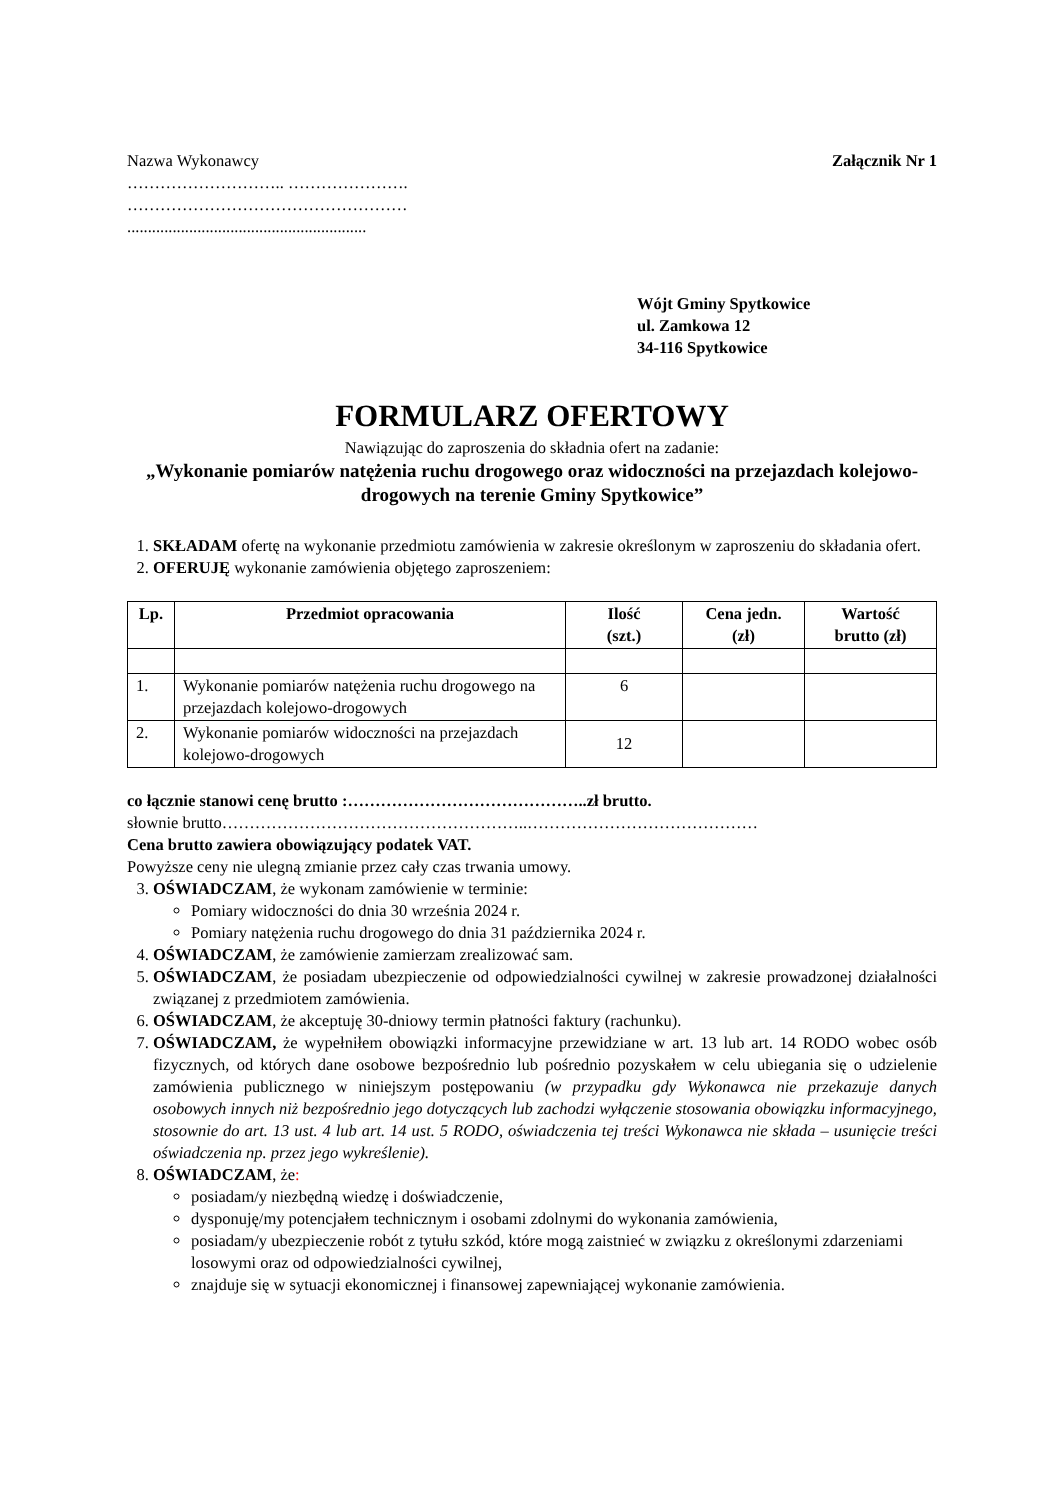Nazwa Wykonawcy
……………………….. ………………….
……………………………………………
..........................................................
Załącznik Nr 1
Wójt Gminy Spytkowice
ul. Zamkowa 12
34-116 Spytkowice
FORMULARZ OFERTOWY
Nawiązując do zaproszenia do składnia ofert na zadanie:
„Wykonanie pomiarów natężenia ruchu drogowego oraz widoczności na przejazdach kolejowo-drogowych na terenie Gminy Spytkowice”
1. SKŁADAM ofertę na wykonanie przedmiotu zamówienia w zakresie określonym w zaproszeniu do składania ofert.
2. OFERUJĘ wykonanie zamówienia objętego zaproszeniem:
| Lp. | Przedmiot opracowania | Ilość (szt.) | Cena jedn. (zł) | Wartość brutto (zł) |
| --- | --- | --- | --- | --- |
| 1. | Wykonanie pomiarów natężenia ruchu drogowego na przejazdach kolejowo-drogowych | 6 | | |
| 2. | Wykonanie pomiarów widoczności na przejazdach kolejowo-drogowych | 12 | | |
co łącznie stanowi cenę brutto :……………………………………..zł brutto.
słownie brutto………………………………………………..……………………………………
Cena brutto zawiera obowiązujący podatek VAT.
Powyższe ceny nie ulegną zmianie przez cały czas trwania umowy.
3. OŚWIADCZAM, że wykonam zamówienie w terminie:
Pomiary widoczności do dnia 30 września 2024 r.
Pomiary natężenia ruchu drogowego do dnia 31 października 2024 r.
4. OŚWIADCZAM, że zamówienie zamierzam zrealizować sam.
5. OŚWIADCZAM, że posiadam ubezpieczenie od odpowiedzialności cywilnej w zakresie prowadzonej działalności związanej z przedmiotem zamówienia.
6. OŚWIADCZAM, że akceptuję 30-dniowy termin płatności faktury (rachunku).
7. OŚWIADCZAM, że wypełniłem obowiązki informacyjne przewidziane w art. 13 lub art. 14 RODO wobec osób fizycznych, od których dane osobowe bezpośrednio lub pośrednio pozyskałem w celu ubiegania się o udzielenie zamówienia publicznego w niniejszym postępowaniu (w przypadku gdy Wykonawca nie przekazuje danych osobowych innych niż bezpośrednio jego dotyczących lub zachodzi wyłączenie stosowania obowiązku informacyjnego, stosownie do art. 13 ust. 4 lub art. 14 ust. 5 RODO, oświadczenia tej treści Wykonawca nie składa – usunięcie treści oświadczenia np. przez jego wykreślenie).
8. OŚWIADCZAM, że:
posiadam/y niezbędną wiedzę i doświadczenie,
dysponuję/my potencjałem technicznym i osobami zdolnymi do wykonania zamówienia,
posiadam/y ubezpieczenie robót z tytułu szkód, które mogą zaistnieć w związku z określonymi zdarzeniami losowymi oraz od odpowiedzialności cywilnej,
znajduje się w sytuacji ekonomicznej i finansowej zapewniającej wykonanie zamówienia.